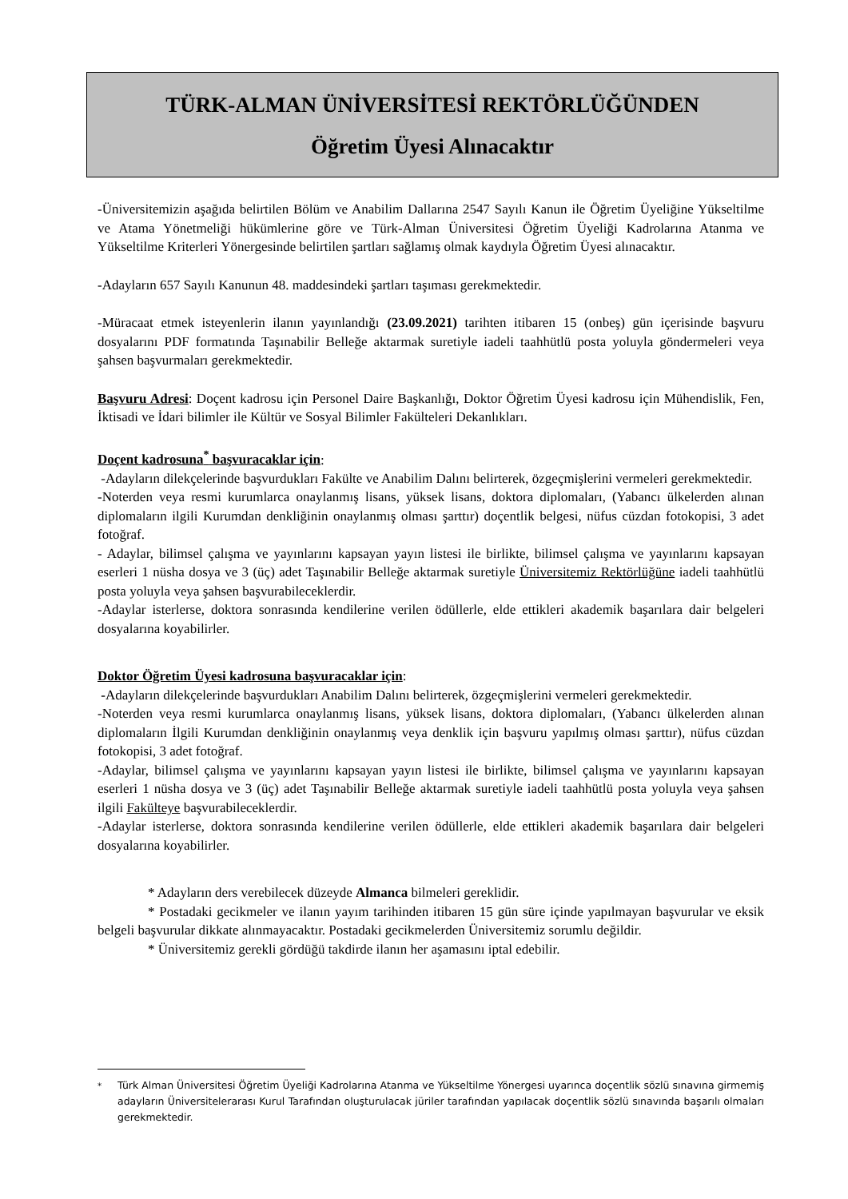TÜRK-ALMAN ÜNİVERSİTESİ REKTÖRLÜĞÜNDEN
Öğretim Üyesi Alınacaktır
-Üniversitemizin aşağıda belirtilen Bölüm ve Anabilim Dallarına 2547 Sayılı Kanun ile Öğretim Üyeliğine Yükseltilme ve Atama Yönetmeliği hükümlerine göre ve Türk-Alman Üniversitesi Öğretim Üyeliği Kadrolarına Atanma ve Yükseltilme Kriterleri Yönergesinde belirtilen şartları sağlamış olmak kaydıyla Öğretim Üyesi alınacaktır.
-Adayların 657 Sayılı Kanunun 48. maddesindeki şartları taşıması gerekmektedir.
-Müracaat etmek isteyenlerin ilanın yayınlandığı (23.09.2021) tarihten itibaren 15 (onbeş) gün içerisinde başvuru dosyalarını PDF formatında Taşınabilir Belleğe aktarmak suretiyle iadeli taahhütlü posta yoluyla göndermeleri veya şahsen başvurmaları gerekmektedir.
Başvuru Adresi: Doçent kadrosu için Personel Daire Başkanlığı, Doktor Öğretim Üyesi kadrosu için Mühendislik, Fen, İktisadi ve İdari bilimler ile Kültür ve Sosyal Bilimler Fakülteleri Dekanlıkları.
Doçent kadrosuna<sup>*</sup> başvuracaklar için:
-Adayların dilekçelerinde başvurdukları Fakülte ve Anabilim Dalını belirterek, özgeçmişlerini vermeleri gerekmektedir.
-Noterden veya resmi kurumlarca onaylanmış lisans, yüksek lisans, doktora diplomaları, (Yabancı ülkelerden alınan diplomaların ilgili Kurumdan denkliğinin onaylanmış olması şarttır) doçentlik belgesi, nüfus cüzdan fotokopisi, 3 adet fotoğraf.
- Adaylar, bilimsel çalışma ve yayınlarını kapsayan yayın listesi ile birlikte, bilimsel çalışma ve yayınlarını kapsayan eserleri 1 nüsha dosya ve 3 (üç) adet Taşınabilir Belleğe aktarmak suretiyle Üniversitemiz Rektörlüğüne iadeli taahhütlü posta yoluyla veya şahsen başvurabileceklerdir.
-Adaylar isterlerse, doktora sonrasında kendilerine verilen ödüllerle, elde ettikleri akademik başarılara dair belgeleri dosyalarına koyabilirler.
Doktor Öğretim Üyesi kadrosuna başvuracaklar için:
-Adayların dilekçelerinde başvurdukları Anabilim Dalını belirterek, özgeçmişlerini vermeleri gerekmektedir.
-Noterden veya resmi kurumlarca onaylanmış lisans, yüksek lisans, doktora diplomaları, (Yabancı ülkelerden alınan diplomaların İlgili Kurumdan denkliğinin onaylanmış veya denklik için başvuru yapılmış olması şarttır), nüfus cüzdan fotokopisi, 3 adet fotoğraf.
-Adaylar, bilimsel çalışma ve yayınlarını kapsayan yayın listesi ile birlikte, bilimsel çalışma ve yayınlarını kapsayan eserleri 1 nüsha dosya ve 3 (üç) adet Taşınabilir Belleğe aktarmak suretiyle iadeli taahhütlü posta yoluyla veya şahsen ilgili Fakülteye başvurabileceklerdir.
-Adaylar isterlerse, doktora sonrasında kendilerine verilen ödüllerle, elde ettikleri akademik başarılara dair belgeleri dosyalarına koyabilirler.
* Adayların ders verebilecek düzeyde Almanca bilmeleri gereklidir.
* Postadaki gecikmeler ve ilanın yayım tarihinden itibaren 15 gün süre içinde yapılmayan başvurular ve eksik belgeli başvurular dikkate alınmayacaktır. Postadaki gecikmelerden Üniversitemiz sorumlu değildir.
* Üniversitemiz gerekli gördüğü takdirde ilanın her aşamasını iptal edebilir.
<sup>*</sup> Türk Alman Üniversitesi Öğretim Üyeliği Kadrolarına Atanma ve Yükseltilme Yönergesi uyarınca doçentlik sözlü sınavına girmemiş adayların Üniversitelerarası Kurul Tarafından oluşturulacak jüriler tarafından yapılacak doçentlik sözlü sınavında başarılı olmaları gerekmektedir.